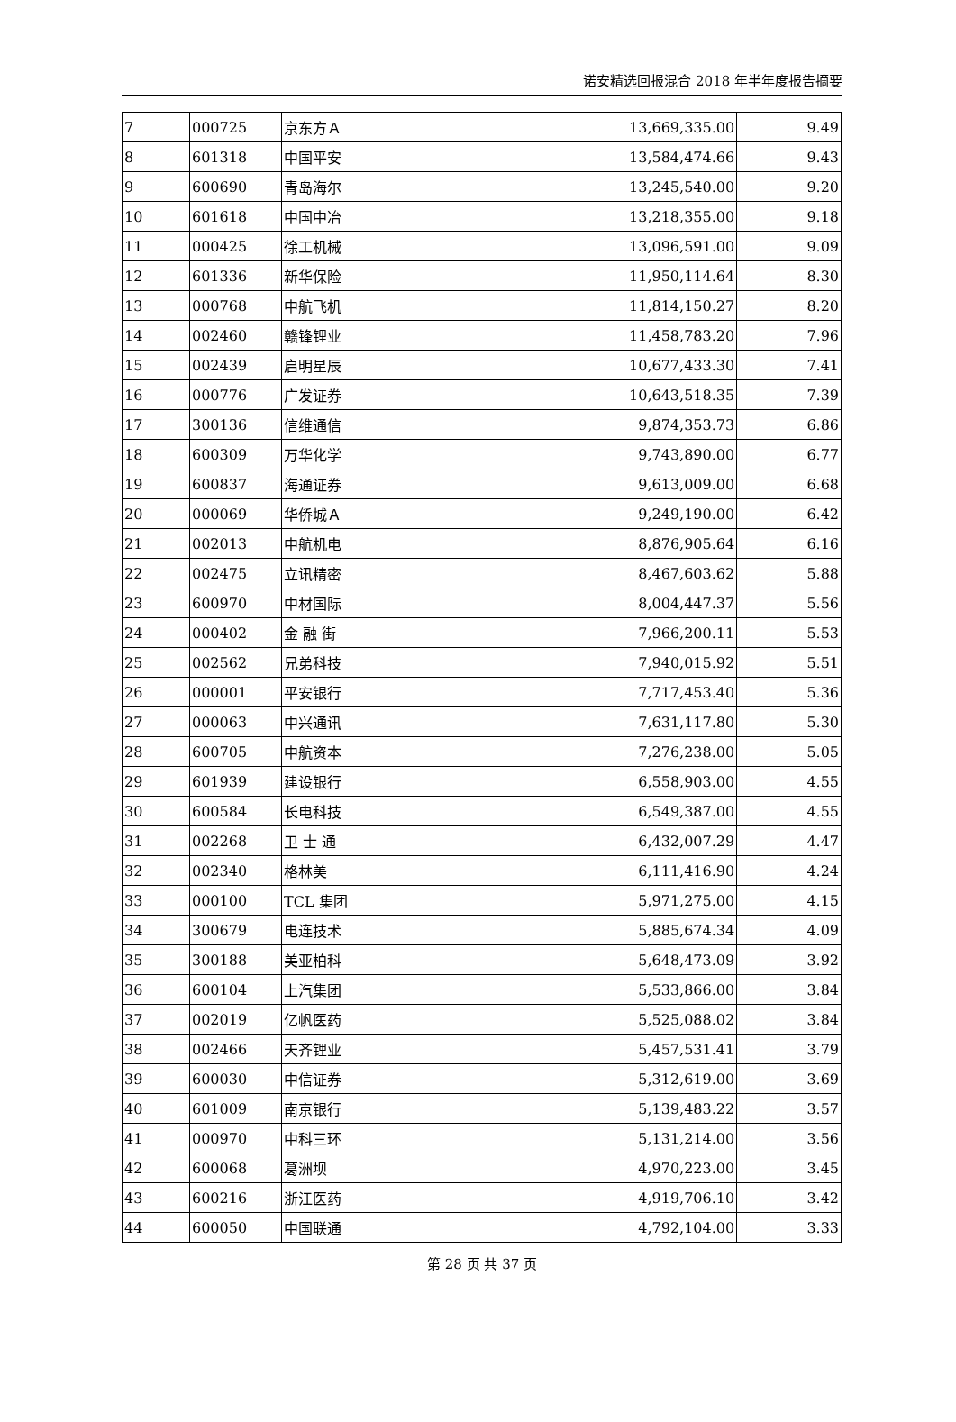诺安精选回报混合 2018 年半年度报告摘要
| 7 | 000725 | 京东方Ａ | 13,669,335.00 | 9.49 |
| 8 | 601318 | 中国平安 | 13,584,474.66 | 9.43 |
| 9 | 600690 | 青岛海尔 | 13,245,540.00 | 9.20 |
| 10 | 601618 | 中国中冶 | 13,218,355.00 | 9.18 |
| 11 | 000425 | 徐工机械 | 13,096,591.00 | 9.09 |
| 12 | 601336 | 新华保险 | 11,950,114.64 | 8.30 |
| 13 | 000768 | 中航飞机 | 11,814,150.27 | 8.20 |
| 14 | 002460 | 赣锋锂业 | 11,458,783.20 | 7.96 |
| 15 | 002439 | 启明星辰 | 10,677,433.30 | 7.41 |
| 16 | 000776 | 广发证券 | 10,643,518.35 | 7.39 |
| 17 | 300136 | 信维通信 | 9,874,353.73 | 6.86 |
| 18 | 600309 | 万华化学 | 9,743,890.00 | 6.77 |
| 19 | 600837 | 海通证券 | 9,613,009.00 | 6.68 |
| 20 | 000069 | 华侨城Ａ | 9,249,190.00 | 6.42 |
| 21 | 002013 | 中航机电 | 8,876,905.64 | 6.16 |
| 22 | 002475 | 立讯精密 | 8,467,603.62 | 5.88 |
| 23 | 600970 | 中材国际 | 8,004,447.37 | 5.56 |
| 24 | 000402 | 金 融 街 | 7,966,200.11 | 5.53 |
| 25 | 002562 | 兄弟科技 | 7,940,015.92 | 5.51 |
| 26 | 000001 | 平安银行 | 7,717,453.40 | 5.36 |
| 27 | 000063 | 中兴通讯 | 7,631,117.80 | 5.30 |
| 28 | 600705 | 中航资本 | 7,276,238.00 | 5.05 |
| 29 | 601939 | 建设银行 | 6,558,903.00 | 4.55 |
| 30 | 600584 | 长电科技 | 6,549,387.00 | 4.55 |
| 31 | 002268 | 卫 士 通 | 6,432,007.29 | 4.47 |
| 32 | 002340 | 格林美 | 6,111,416.90 | 4.24 |
| 33 | 000100 | TCL 集团 | 5,971,275.00 | 4.15 |
| 34 | 300679 | 电连技术 | 5,885,674.34 | 4.09 |
| 35 | 300188 | 美亚柏科 | 5,648,473.09 | 3.92 |
| 36 | 600104 | 上汽集团 | 5,533,866.00 | 3.84 |
| 37 | 002019 | 亿帆医药 | 5,525,088.02 | 3.84 |
| 38 | 002466 | 天齐锂业 | 5,457,531.41 | 3.79 |
| 39 | 600030 | 中信证券 | 5,312,619.00 | 3.69 |
| 40 | 601009 | 南京银行 | 5,139,483.22 | 3.57 |
| 41 | 000970 | 中科三环 | 5,131,214.00 | 3.56 |
| 42 | 600068 | 葛洲坝 | 4,970,223.00 | 3.45 |
| 43 | 600216 | 浙江医药 | 4,919,706.10 | 3.42 |
| 44 | 600050 | 中国联通 | 4,792,104.00 | 3.33 |
第 28 页 共 37 页